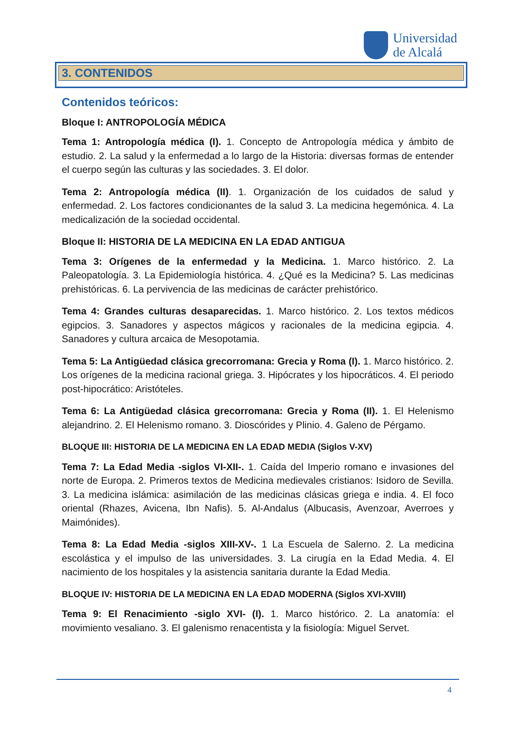Universidad
de Alcalá
3. CONTENIDOS
Contenidos teóricos:
Bloque I: ANTROPOLOGÍA MÉDICA
Tema 1: Antropología médica (I). 1. Concepto de Antropología médica y ámbito de estudio. 2. La salud y la enfermedad a lo largo de la Historia: diversas formas de entender el cuerpo según las culturas y las sociedades. 3. El dolor.
Tema 2: Antropología médica (II). 1. Organización de los cuidados de salud y enfermedad. 2. Los factores condicionantes de la salud 3. La medicina hegemónica. 4. La medicalización de la sociedad occidental.
Bloque II: HISTORIA DE LA MEDICINA EN LA EDAD ANTIGUA
Tema 3: Orígenes de la enfermedad y la Medicina. 1. Marco histórico. 2. La Paleopatología. 3. La Epidemiología histórica. 4. ¿Qué es la Medicina? 5. Las medicinas prehistóricas. 6. La pervivencia de las medicinas de carácter prehistórico.
Tema 4: Grandes culturas desaparecidas. 1. Marco histórico. 2. Los textos médicos egipcios. 3. Sanadores y aspectos mágicos y racionales de la medicina egipcia. 4. Sanadores y cultura arcaica de Mesopotamia.
Tema 5: La Antigüedad clásica grecorromana: Grecia y Roma (I). 1. Marco histórico. 2. Los orígenes de la medicina racional griega. 3. Hipócrates y los hipocráticos. 4. El periodo post-hipocrático: Aristóteles.
Tema 6: La Antigüedad clásica grecorromana: Grecia y Roma (II). 1. El Helenismo alejandrino. 2. El Helenismo romano. 3. Dioscórides y Plinio. 4. Galeno de Pérgamo.
BLOQUE III: HISTORIA DE LA MEDICINA EN LA EDAD MEDIA (Siglos V-XV)
Tema 7: La Edad Media -siglos VI-XII-. 1. Caída del Imperio romano e invasiones del norte de Europa. 2. Primeros textos de Medicina medievales cristianos: Isidoro de Sevilla. 3. La medicina islámica: asimilación de las medicinas clásicas griega e india. 4. El foco oriental (Rhazes, Avicena, Ibn Nafis). 5. Al-Andalus (Albucasis, Avenzoar, Averroes y Maimónides).
Tema 8: La Edad Media -siglos XIII-XV-. 1 La Escuela de Salerno. 2. La medicina escolástica y el impulso de las universidades. 3. La cirugía en la Edad Media. 4. El nacimiento de los hospitales y la asistencia sanitaria durante la Edad Media.
BLOQUE IV: HISTORIA DE LA MEDICINA EN LA EDAD MODERNA (Siglos XVI-XVIII)
Tema 9: El Renacimiento -siglo XVI- (I). 1. Marco histórico. 2. La anatomía: el movimiento vesaliano. 3. El galenismo renacentista y la fisiología: Miguel Servet.
4